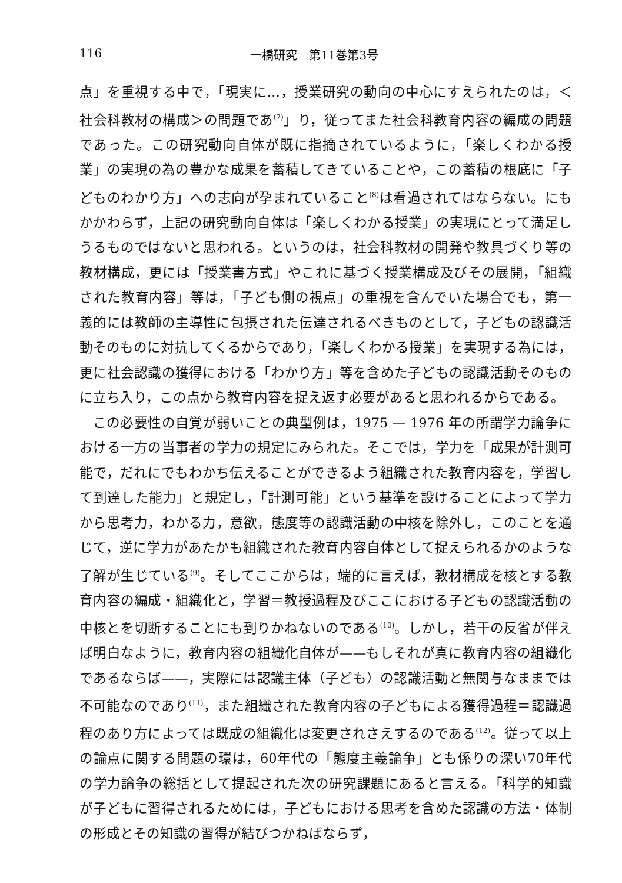116 一橋研究　第11巻第3号
点」を重視する中で，「現実に…，授業研究の動向の中心にすえられたのは，＜社会科教材の構成＞の問題であ<sup>(7)</sup>」り，従ってまた社会科教育内容の編成の問題であった。この研究動向自体が既に指摘されているように，「楽しくわかる授業」の実現の為の豊かな成果を蓄積してきていることや，この蓄積の根底に「子どものわかり方」への志向が孕まれていること<sup>(8)</sup>は看過されてはならない。にもかかわらず，上記の研究動向自体は「楽しくわかる授業」の実現にとって満足しうるものではないと思われる。というのは，社会科教材の開発や教具づくり等の教材構成，更には「授業書方式」やこれに基づく授業構成及びその展開，「組織された教育内容」等は，「子ども側の視点」の重視を含んでいた場合でも，第一義的には教師の主導性に包摂された伝達されるべきものとして，子どもの認識活動そのものに対抗してくるからであり，「楽しくわかる授業」を実現する為には，更に社会認識の獲得における「わかり方」等を含めた子どもの認識活動そのものに立ち入り，この点から教育内容を捉え返す必要があると思われるからである。
この必要性の自覚が弱いことの典型例は，1975 — 1976 年の所謂学力論争における一方の当事者の学力の規定にみられた。そこでは，学力を「成果が計測可能で，だれにでもわかち伝えることができるよう組織された教育内容を，学習して到達した能力」と規定し，「計測可能」という基準を設けることによって学力から思考力，わかる力，意欲，態度等の認識活動の中核を除外し，このことを通じて，逆に学力があたかも組織された教育内容自体として捉えられるかのような了解が生じている<sup>(9)</sup>。そしてここからは，端的に言えば，教材構成を核とする教育内容の編成・組織化と，学習＝教授過程及びここにおける子どもの認識活動の中核とを切断することにも到りかねないのである<sup>(10)</sup>。しかし，若干の反省が伴えば明白なように，教育内容の組織化自体が——もしそれが真に教育内容の組織化であるならば——，実際には認識主体（子ども）の認識活動と無関与なままでは不可能なのであり<sup>(11)</sup>，また組織された教育内容の子どもによる獲得過程＝認識過程のあり方によっては既成の組織化は変更されさえするのである<sup>(12)</sup>。従って以上の論点に関する問題の環は，60年代の「態度主義論争」とも係りの深い70年代の学力論争の総括として提起された次の研究課題にあると言える。「科学的知識が子どもに習得されるためには，子どもにおける思考を含めた認識の方法・体制の形成とその知識の習得が結びつかねばならず，